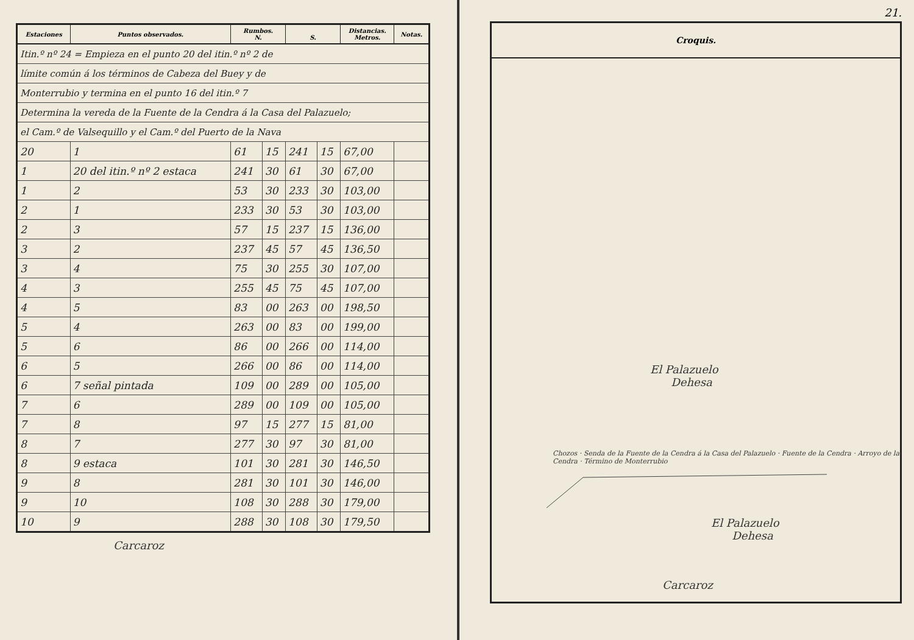| Estaciones | Puntos observados. | Rumbos. N. | | S. | | Distancias. Metros. | Notas. |
| --- | --- | --- | --- | --- | --- | --- | --- |
| Itin.º nº 24 = Empieza en el punto 20 del itin.º nº 2 de | | | | | | | |
| límite común á los términos de Cabeza del Buey y de | | | | | | | |
| Monterrubio y termina en el punto 16 del itin.º 7 | | | | | | | |
| Determina la vereda de la Fuente de la Cendra á la Casa del Palazuelo; | | | | | | | |
| el Cam.º de Valsequillo y el Cam.º del Puerto de la Nava | | | | | | | |
| 20 | 1 | 61 | 15 | 241 | 15 | 67,00 | |
| 1 | 20 del itin.º nº 2 estaca | 241 | 30 | 61 | 30 | 67,00 | |
| 1 | 2 | 53 | 30 | 233 | 30 | 103,00 | |
| 2 | 1 | 233 | 30 | 53 | 30 | 103,00 | |
| 2 | 3 | 57 | 15 | 237 | 15 | 136,00 | |
| 3 | 2 | 237 | 45 | 57 | 45 | 136,50 | |
| 3 | 4 | 75 | 30 | 255 | 30 | 107,00 | |
| 4 | 3 | 255 | 45 | 75 | 45 | 107,00 | |
| 4 | 5 | 83 | 00 | 263 | 00 | 198,50 | |
| 5 | 4 | 263 | 00 | 83 | 00 | 199,00 | |
| 5 | 6 | 86 | 00 | 266 | 00 | 114,00 | |
| 6 | 5 | 266 | 00 | 86 | 00 | 114,00 | |
| 6 | 7 señal pintada | 109 | 00 | 289 | 00 | 105,00 | |
| 7 | 6 | 289 | 00 | 109 | 00 | 105,00 | |
| 7 | 8 | 97 | 15 | 277 | 15 | 81,00 | |
| 8 | 7 | 277 | 30 | 97 | 30 | 81,00 | |
| 8 | 9 estaca | 101 | 30 | 281 | 30 | 146,50 | |
| 9 | 8 | 281 | 30 | 101 | 30 | 146,00 | |
| 9 | 10 | 108 | 30 | 288 | 30 | 179,00 | |
| 10 | 9 | 288 | 30 | 108 | 30 | 179,50 | |
Carcaroz
21.
Croquis.
El Palazuelo
Dehesa
Chozos · Senda de la Fuente de la Cendra á la Casa del Palazuelo · Fuente de la Cendra · Arroyo de la Cendra · Término de Monterrubio
El Palazuelo
Dehesa
Carcaroz